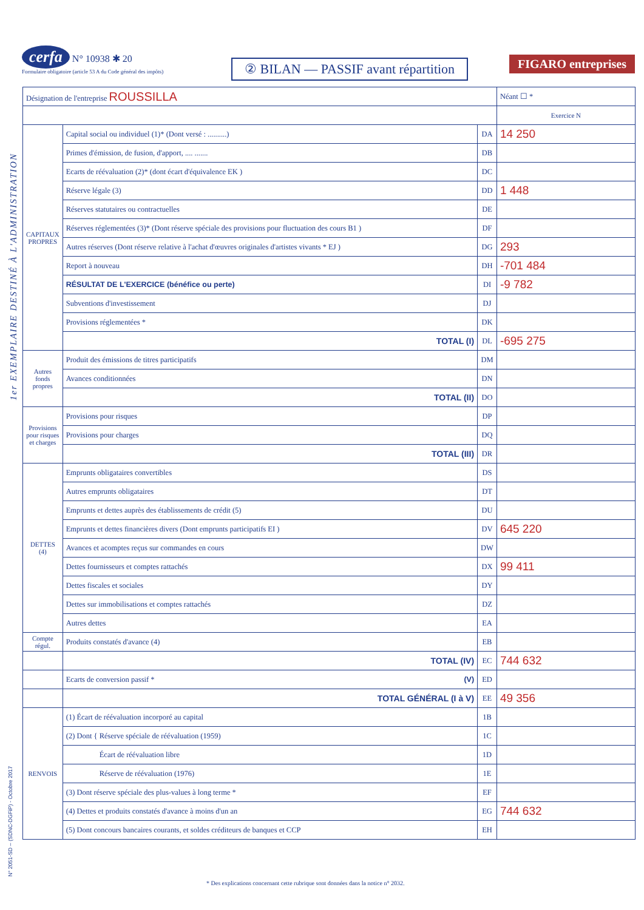cerfa N° 10938 ✱ 20
Formulaire obligatoire (article 53 A du Code général des impôts)
② BILAN — PASSIF avant répartition
FIGARO entreprises
1er EXEMPLAIRE DESTINÉ À L'ADMINISTRATION
N° 2051-SD – (SDNC-DGFiP) - Octobre 2017
| Désignation de l'entreprise ROUSSILLA | | | Néant ☐ * |
| | | | Exercice N |
| CAPITAUX PROPRES | Capital social ou individuel (1)* (Dont versé : ..........) | DA | 14 250 |
| | Primes d'émission, de fusion, d'apport, .... ....... | DB | |
| | Ecarts de réévaluation (2)* (dont écart d'équivalence EK ) | DC | |
| | Réserve légale (3) | DD | 1 448 |
| | Réserves statutaires ou contractuelles | DE | |
| | Réserves réglementées (3)* (Dont réserve spéciale des provisions pour fluctuation des cours B1 ) | DF | |
| | Autres réserves (Dont réserve relative à l'achat d'œuvres originales d'artistes vivants * EJ ) | DG | 293 |
| | Report à nouveau | DH | -701 484 |
| | RÉSULTAT DE L'EXERCICE (bénéfice ou perte) | DI | -9 782 |
| | Subventions d'investissement | DJ | |
| | Provisions réglementées * | DK | |
| | TOTAL (I) | DL | -695 275 |
| Autres fonds propres | Produit des émissions de titres participatifs | DM | |
| | Avances conditionnées | DN | |
| | TOTAL (II) | DO | |
| Provisions pour risques et charges | Provisions pour risques | DP | |
| | Provisions pour charges | DQ | |
| | TOTAL (III) | DR | |
| DETTES (4) | Emprunts obligataires convertibles | DS | |
| | Autres emprunts obligataires | DT | |
| | Emprunts et dettes auprès des établissements de crédit (5) | DU | |
| | Emprunts et dettes financières divers (Dont emprunts participatifs EI ) | DV | 645 220 |
| | Avances et acomptes reçus sur commandes en cours | DW | |
| | Dettes fournisseurs et comptes rattachés | DX | 99 411 |
| | Dettes fiscales et sociales | DY | |
| | Dettes sur immobilisations et comptes rattachés | DZ | |
| | Autres dettes | EA | |
| Compte régul. | Produits constatés d'avance (4) | EB | |
| | TOTAL (IV) | EC | 744 632 |
| | Ecarts de conversion passif * (V) | ED | |
| | TOTAL GÉNÉRAL (I à V) | EE | 49 356 |
| RENVOIS | (1) Écart de réévaluation incorporé au capital | 1B | |
| | (2) Dont { Réserve spéciale de réévaluation (1959) | 1C | |
| | Écart de réévaluation libre | 1D | |
| | Réserve de réévaluation (1976) | 1E | |
| | (3) Dont réserve spéciale des plus-values à long terme * | EF | |
| | (4) Dettes et produits constatés d'avance à moins d'un an | EG | 744 632 |
| | (5) Dont concours bancaires courants, et soldes créditeurs de banques et CCP | EH | |
* Des explications concernant cette rubrique sont données dans la notice n° 2032.